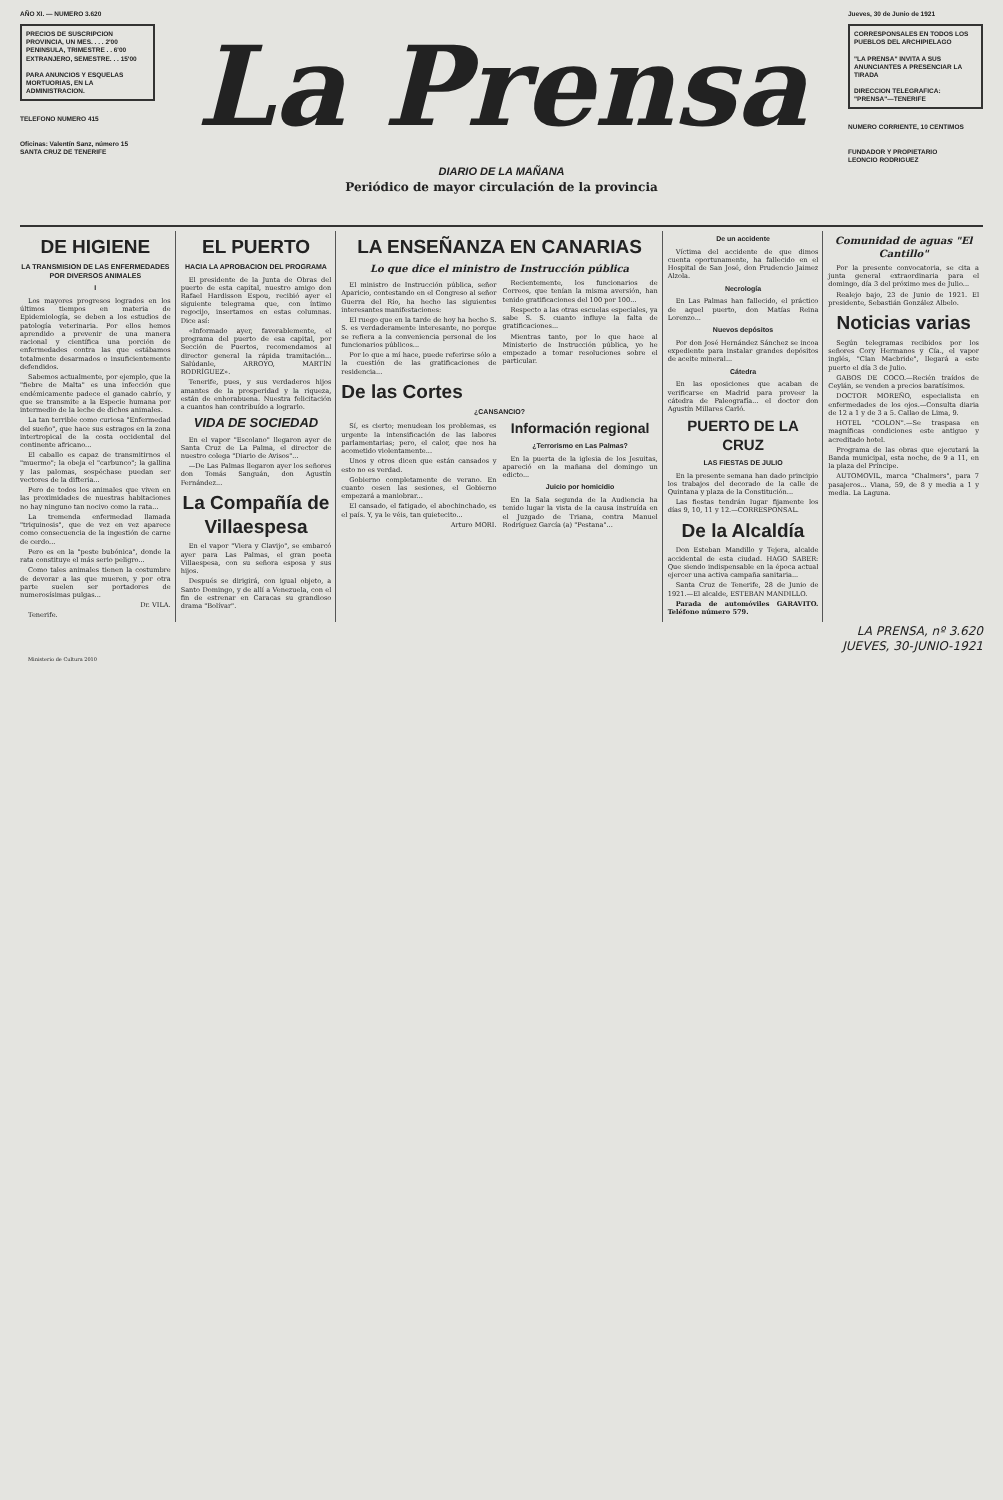AÑO XI. — NUMERO 3.620
PRECIOS DE SUSCRIPCION
PROVINCIA, UN MES. . . . 2'00
PENINSULA, TRIMESTRE . . 6'00
EXTRANJERO, SEMESTRE. . . 15'00
PARA ANUNCIOS Y ESQUELAS MORTUORIAS, EN LA ADMINISTRACION.
TELEFONO NUMERO 415
Oficinas: Valentín Sanz, número 15
SANTA CRUZ DE TENERIFE
La Prensa
DIARIO DE LA MAÑANA
Periódico de mayor circulación de la provincia
Jueves, 30 de Junio de 1921
CORRESPONSALES EN TODOS LOS PUEBLOS DEL ARCHIPIELAGO
"LA PRENSA" INVITA A SUS ANUNCIANTES A PRESENCIAR LA TIRADA
DIRECCION TELEGRAFICA: "PRENSA"—TENERIFE
NUMERO CORRIENTE, 10 CENTIMOS
FUNDADOR Y PROPIETARIO
LEONCIO RODRIGUEZ
DE HIGIENE
LA TRANSMISION DE LAS ENFERMEDADES POR DIVERSOS ANIMALES
I
Los mayores progresos logrados en los últimos tiempos en materia de Epidemiología, se deben a los estudios de patología veterinaria. Por ellos hemos aprendido a prevenir de una manera racional y científica una porción de enfermedades contra las que estábamos totalmente desarmados o insuficientemente defendidos.
Sabemos actualmente, por ejemplo, que la "fiebre de Malta" es una infección que endémicamente padece el ganado cabrío, y que se transmite a la Especie humana por intermedio de la leche de dichos animales.
La tan terrible como curiosa "Enfermedad del sueño", que hace sus estragos en la zona intertropical de la costa occidental del continente africano...
El caballo es capaz de transmitirnos el "muermo"; la obeja el "carbunco"; la gallina y las palomas, sospéchase puedan ser vectores de la difteria...
Pero de todos los animales que viven en las proximidades de nuestras habitaciones no hay ninguno tan nocivo como la rata...
La tremenda enfermedad llamada "triquinosis", que de vez en vez aparece como consecuencia de la ingestión de carne de cerdo...
Pero es en la "peste bubónica", donde la rata constituye el más serio peligro...
Como tales animales tienen la costumbre de devorar a las que mueren, y por otra parte suelen ser portadores de numerosísimas pulgas...
Dr. VILA.
Tenerife.
EL PUERTO
HACIA LA APROBACION DEL PROGRAMA
El presidente de la Junta de Obras del puerto de esta capital, nuestro amigo don Rafael Hardisson Espou, recibió ayer el siguiente telegrama que, con íntimo regocijo, insertamos en estas columnas. Dice así:
«Informado ayer, favorablemente, el programa del puerto de esa capital, por Sección de Puertos, recomendamos al director general la rápida tramitación... Salúdanle, ARROYO, MARTÍN RODRÍGUEZ».
Tenerife, pues, y sus verdaderos hijos amantes de la prosperidad y la riqueza, están de enhorabuena. Nuestra felicitación a cuantos han contribuído a lograrlo.
VIDA DE SOCIEDAD
En el vapor "Escolano" llegaron ayer de Santa Cruz de La Palma, el director de nuestro colega "Diario de Avisos"...
—De Las Palmas llegaron ayer los señores don Tomás Sanguán, don Agustín Fernández...
La Compañía de Villaespesa
En el vapor "Viera y Clavijo", se embarcó ayer para Las Palmas, el gran poeta Villaespesa, con su señora esposa y sus hijos.
Después se dirigirá, con igual objeto, a Santo Domingo, y de allí a Venezuela, con el fin de estrenar en Caracas su grandioso drama "Bolívar".
LA ENSEÑANZA EN CANARIAS
Lo que dice el ministro de Instrucción pública
El ministro de Instrucción pública, señor Aparicio, contestando en el Congreso al señor Guerra del Río, ha hecho las siguientes interesantes manifestaciones:
El ruego que en la tarde de hoy ha hecho S. S. es verdaderamente interesante, no porque se refiera a la conveniencia personal de los funcionarios públicos...
Por lo que a mí hace, puede referirse sólo a la cuestión de las gratificaciones de residencia...
Recientemente, los funcionarios de Correos, que tenían la misma aversión, han tenido gratificaciones del 100 por 100...
Respecto a las otras escuelas especiales, ya sabe S. S. cuanto influye la falta de gratificaciones...
Mientras tanto, por lo que hace al Ministerio de Instrucción pública, yo he empezado a tomar resoluciones sobre el particular.
De las Cortes
¿CANSANCIO?
Sí, es cierto; menudean los problemas, es urgente la intensificación de las labores parlamentarias; pero, el calor, que nos ha acometido violentamente...
Unos y otros dicen que están cansados y esto no es verdad.
Gobierno completamente de verano. En cuanto cesen las sesiones, el Gobierno empezará a maniobrar...
El cansado, el fatigado, el abochinchado, es el país. Y, ya le véis, tan quietecito...
Arturo MORI.
Información regional
¿Terrorismo en Las Palmas?
En la puerta de la iglesia de los Jesuitas, apareció en la mañana del domingo un edicto...
Juicio por homicidio
En la Sala segunda de la Audiencia ha tenido lugar la vista de la causa instruída en el Juzgado de Triana, contra Manuel Rodríguez García (a) "Pestana"...
De un accidente
Víctima del accidente de que dimos cuenta oportunamente, ha fallecido en el Hospital de San José, don Prudencio Jaimez Alzola.
Necrología
En Las Palmas han fallecido, el práctico de aquel puerto, don Matías Reina Lorenzo...
Nuevos depósitos
Por don José Hernández Sánchez se incoa expediente para instalar grandes depósitos de aceite mineral...
Cátedra
En las oposiciones que acaban de verificarse en Madrid para proveer la cátedra de Paleografía... el doctor don Agustín Millares Carló.
PUERTO DE LA CRUZ
LAS FIESTAS DE JULIO
En la presente semana han dado principio los trabajos del decorado de la calle de Quintana y plaza de la Constitución...
Las fiestas tendrán lugar fijamente los días 9, 10, 11 y 12.—CORRESPONSAL.
De la Alcaldía
Don Esteban Mandillo y Tejera, alcalde accidental de esta ciudad. HAGO SABER: Que siendo indispensable en la época actual ejercer una activa campaña sanitaria...
Santa Cruz de Tenerife, 28 de Junio de 1921.—El alcalde, ESTEBAN MANDILLO.
Parada de automóviles GARAVITO. Teléfono número 579.
Comunidad de aguas "El Cantillo"
Por la presente convocatoria, se cita a junta general extraordinaria para el domingo, día 3 del próximo mes de Julio...
Realejo bajo, 23 de Junio de 1921. El presidente, Sebastián González Albelo.
Noticias varias
Según telegramas recibidos por los señores Cory Hermanos y Cía., el vapor inglés, "Clan Macbride", llegará a este puerto el día 3 de Julio.
GABOS DE COCO.—Recién traídos de Ceylán, se venden a precios baratísimos.
DOCTOR MOREÑO, especialista en enfermedades de los ojos.—Consulta diaria de 12 a 1 y de 3 a 5. Callao de Lima, 9.
HOTEL "COLON".—Se traspasa en magníficas condiciones este antiguo y acreditado hotel.
Programa de las obras que ejecutará la Banda municipal, esta noche, de 9 a 11, en la plaza del Príncipe.
AUTOMOVIL, marca "Chalmers", para 7 pasajeros... Viana, 59, de 8 y media a 1 y media. La Laguna.
LA PRENSA, nº 3.620
JUEVES, 30-JUNIO-1921
Ministerio de Cultura 2010